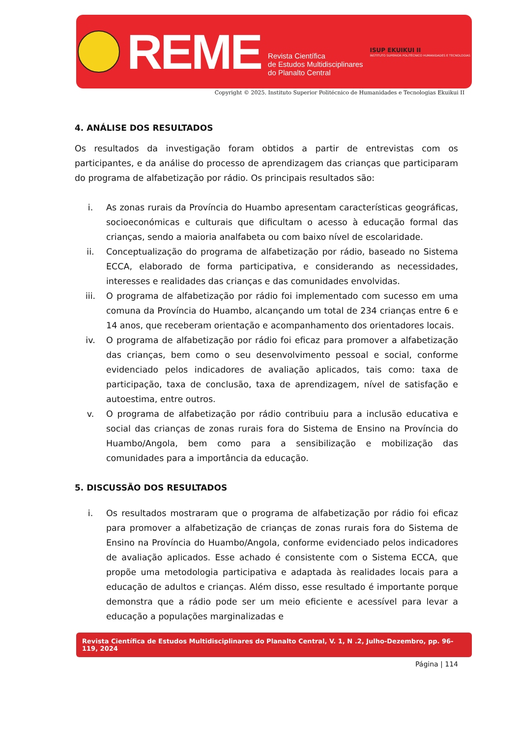REME
Revista Científica
de Estudos Multidisciplinares
do Planalto Central
ISUP EKUIKUI II
INSTITUTO SUPERIOR POLITÉCNICO HUMANIDADES E TECNOLOGIAS
Copyright © 2025. Instituto Superior Politécnico de Humanidades e Tecnologias Ekuikui II
4. ANÁLISE DOS RESULTADOS
Os resultados da investigação foram obtidos a partir de entrevistas com os participantes, e da análise do processo de aprendizagem das crianças que participaram do programa de alfabetização por rádio. Os principais resultados são:
i. As zonas rurais da Província do Huambo apresentam características geográficas, socioeconómicas e culturais que dificultam o acesso à educação formal das crianças, sendo a maioria analfabeta ou com baixo nível de escolaridade.
ii. Conceptualização do programa de alfabetização por rádio, baseado no Sistema ECCA, elaborado de forma participativa, e considerando as necessidades, interesses e realidades das crianças e das comunidades envolvidas.
iii. O programa de alfabetização por rádio foi implementado com sucesso em uma comuna da Província do Huambo, alcançando um total de 234 crianças entre 6 e 14 anos, que receberam orientação e acompanhamento dos orientadores locais.
iv. O programa de alfabetização por rádio foi eficaz para promover a alfabetização das crianças, bem como o seu desenvolvimento pessoal e social, conforme evidenciado pelos indicadores de avaliação aplicados, tais como: taxa de participação, taxa de conclusão, taxa de aprendizagem, nível de satisfação e autoestima, entre outros.
v. O programa de alfabetização por rádio contribuiu para a inclusão educativa e social das crianças de zonas rurais fora do Sistema de Ensino na Província do Huambo/Angola, bem como para a sensibilização e mobilização das comunidades para a importância da educação.
5. DISCUSSÃO DOS RESULTADOS
i. Os resultados mostraram que o programa de alfabetização por rádio foi eficaz para promover a alfabetização de crianças de zonas rurais fora do Sistema de Ensino na Província do Huambo/Angola, conforme evidenciado pelos indicadores de avaliação aplicados. Esse achado é consistente com o Sistema ECCA, que propõe uma metodologia participativa e adaptada às realidades locais para a educação de adultos e crianças. Além disso, esse resultado é importante porque demonstra que a rádio pode ser um meio eficiente e acessível para levar a educação a populações marginalizadas e
Revista Científica de Estudos Multidisciplinares do Planalto Central, V. 1, N .2, Julho-Dezembro, pp. 96-119, 2024
Página | 114